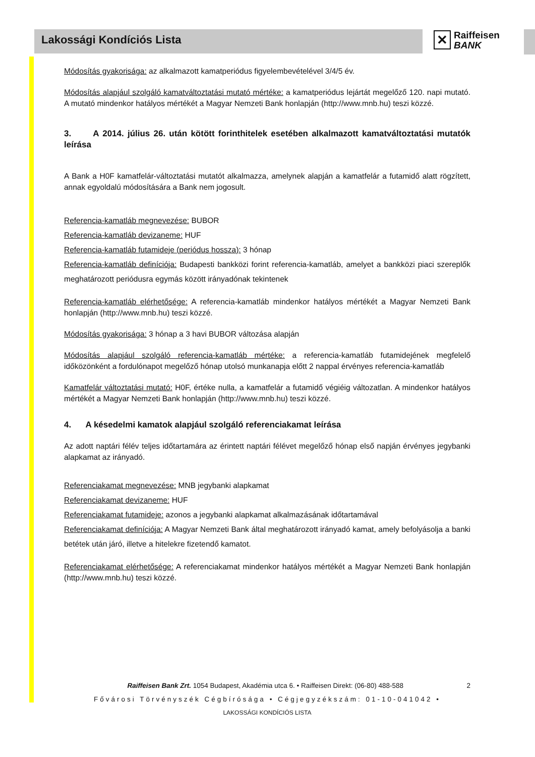Lakossági Kondíciós Lista
✕ Raiffeisen
BANK
Módosítás gyakorisága: az alkalmazott kamatperiódus figyelembevételével 3/4/5 év.
Módosítás alapjául szolgáló kamatváltoztatási mutató mértéke: a kamatperiódus lejártát megelőző 120. napi mutató. A mutató mindenkor hatályos mértékét a Magyar Nemzeti Bank honlapján (http://www.mnb.hu) teszi közzé.
3. A 2014. július 26. után kötött forinthitelek esetében alkalmazott kamatváltoztatási mutatók leírása
A Bank a H0F kamatfelár-változtatási mutatót alkalmazza, amelynek alapján a kamatfelár a futamidő alatt rögzített, annak egyoldalú módosítására a Bank nem jogosult.
Referencia-kamatláb megnevezése: BUBOR
Referencia-kamatláb devizaneme: HUF
Referencia-kamatláb futamideje (periódus hossza): 3 hónap
Referencia-kamatláb definíciója: Budapesti bankközi forint referencia-kamatláb, amelyet a bankközi piaci szereplők meghatározott periódusra egymás között irányadónak tekintenek
Referencia-kamatláb elérhetősége: A referencia-kamatláb mindenkor hatályos mértékét a Magyar Nemzeti Bank honlapján (http://www.mnb.hu) teszi közzé.
Módosítás gyakorisága: 3 hónap a 3 havi BUBOR változása alapján
Módosítás alapjául szolgáló referencia-kamatláb mértéke: a referencia-kamatláb futamidejének megfelelő időközönként a fordulónapot megelőző hónap utolsó munkanapja előtt 2 nappal érvényes referencia-kamatláb
Kamatfelár változtatási mutató: H0F, értéke nulla, a kamatfelár a futamidő végiéig változatlan. A mindenkor hatályos mértékét a Magyar Nemzeti Bank honlapján (http://www.mnb.hu) teszi közzé.
4. A késedelmi kamatok alapjául szolgáló referenciakamat leírása
Az adott naptári félév teljes időtartamára az érintett naptári félévet megelőző hónap első napján érvényes jegybanki alapkamat az irányadó.
Referenciakamat megnevezése: MNB jegybanki alapkamat
Referenciakamat devizaneme: HUF
Referenciakamat futamideje: azonos a jegybanki alapkamat alkalmazásának időtartamával
Referenciakamat definíciója: A Magyar Nemzeti Bank által meghatározott irányadó kamat, amely befolyásolja a banki betétek után járó, illetve a hitelekre fizetendő kamatot.
Referenciakamat elérhetősége: A referenciakamat mindenkor hatályos mértékét a Magyar Nemzeti Bank honlapján (http://www.mnb.hu) teszi közzé.
Raiffeisen Bank Zrt. 1054 Budapest, Akadémia utca 6. • Raiffeisen Direkt: (06-80) 488-588 2
Fővárosi Törvényszék Cégbírósága • Cégjegyzékszám: 01-10-041042 •
LAKOSSÁGI KONDÍCIÓS LISTA